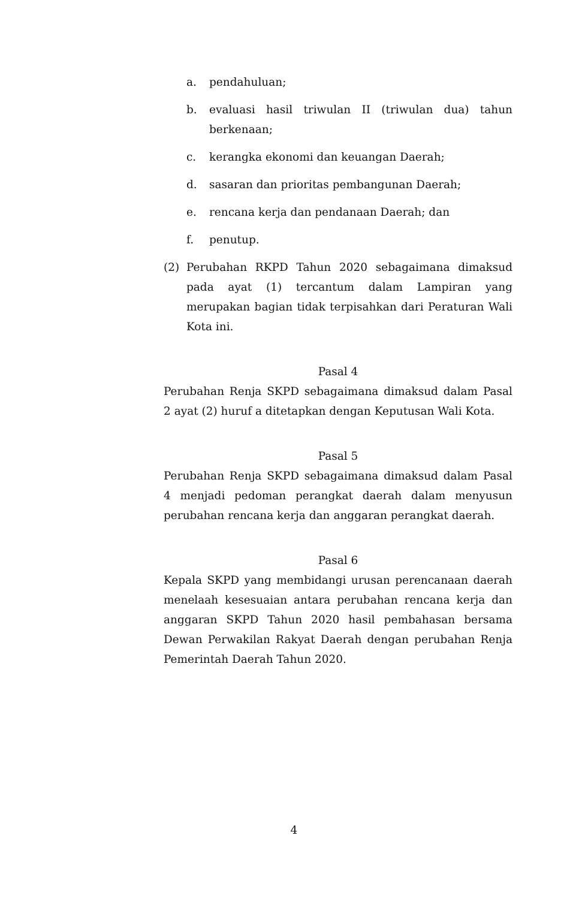a. pendahuluan;
b. evaluasi hasil triwulan II (triwulan dua) tahun berkenaan;
c. kerangka ekonomi dan keuangan Daerah;
d. sasaran dan prioritas pembangunan Daerah;
e. rencana kerja dan pendanaan Daerah; dan
f. penutup.
(2) Perubahan RKPD Tahun 2020 sebagaimana dimaksud pada ayat (1) tercantum dalam Lampiran yang merupakan bagian tidak terpisahkan dari Peraturan Wali Kota ini.
Pasal 4
Perubahan Renja SKPD sebagaimana dimaksud dalam Pasal 2 ayat (2) huruf a ditetapkan dengan Keputusan Wali Kota.
Pasal 5
Perubahan Renja SKPD sebagaimana dimaksud dalam Pasal 4 menjadi pedoman perangkat daerah dalam menyusun perubahan rencana kerja dan anggaran perangkat daerah.
Pasal 6
Kepala SKPD yang membidangi urusan perencanaan daerah menelaah kesesuaian antara perubahan rencana kerja dan anggaran SKPD Tahun 2020 hasil pembahasan bersama Dewan Perwakilan Rakyat Daerah dengan perubahan Renja Pemerintah Daerah Tahun 2020.
4